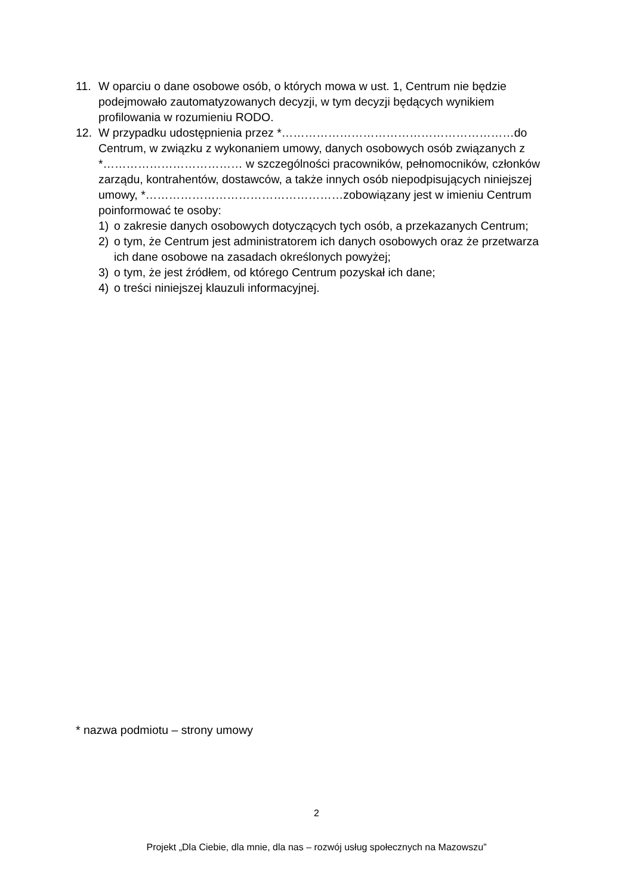11. W oparciu o dane osobowe osób, o których mowa w ust. 1, Centrum nie będzie podejmowało zautomatyzowanych decyzji, w tym decyzji będących wynikiem profilowania w rozumieniu RODO.
12. W przypadku udostępnienia przez *……………………………………………………do Centrum, w związku z wykonaniem umowy, danych osobowych osób związanych z *……………………………… w szczególności pracowników, pełnomocników, członków zarządu, kontrahentów, dostawców, a także innych osób niepodpisujących niniejszej umowy, *……………………………………………zobowiązany jest w imieniu Centrum poinformować te osoby:
1) o zakresie danych osobowych dotyczących tych osób, a przekazanych Centrum;
2) o tym, że Centrum jest administratorem ich danych osobowych oraz że przetwarza ich dane osobowe na zasadach określonych powyżej;
3) o tym, że jest źródłem, od którego Centrum pozyskał ich dane;
4) o treści niniejszej klauzuli informacyjnej.
* nazwa podmiotu – strony umowy
2
Projekt „Dla Ciebie, dla mnie, dla nas – rozwój usług społecznych na Mazowszu”